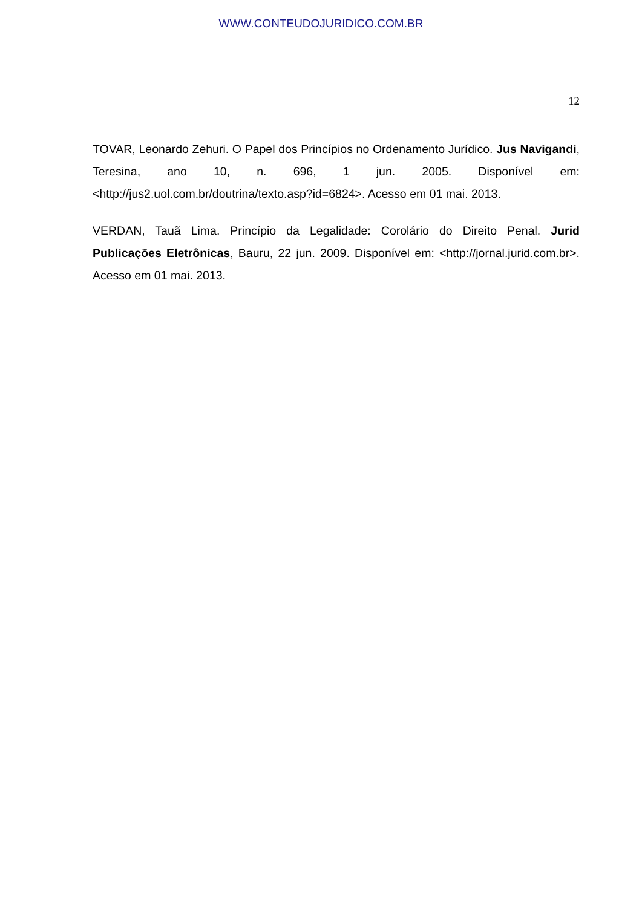WWW.CONTEUDOJURIDICO.COM.BR
12
TOVAR, Leonardo Zehuri. O Papel dos Princípios no Ordenamento Jurídico. Jus Navigandi, Teresina, ano 10, n. 696, 1 jun. 2005. Disponível em: <http://jus2.uol.com.br/doutrina/texto.asp?id=6824>. Acesso em 01 mai. 2013.
VERDAN, Tauã Lima. Princípio da Legalidade: Corolário do Direito Penal. Jurid Publicações Eletrônicas, Bauru, 22 jun. 2009. Disponível em: <http://jornal.jurid.com.br>. Acesso em 01 mai. 2013.